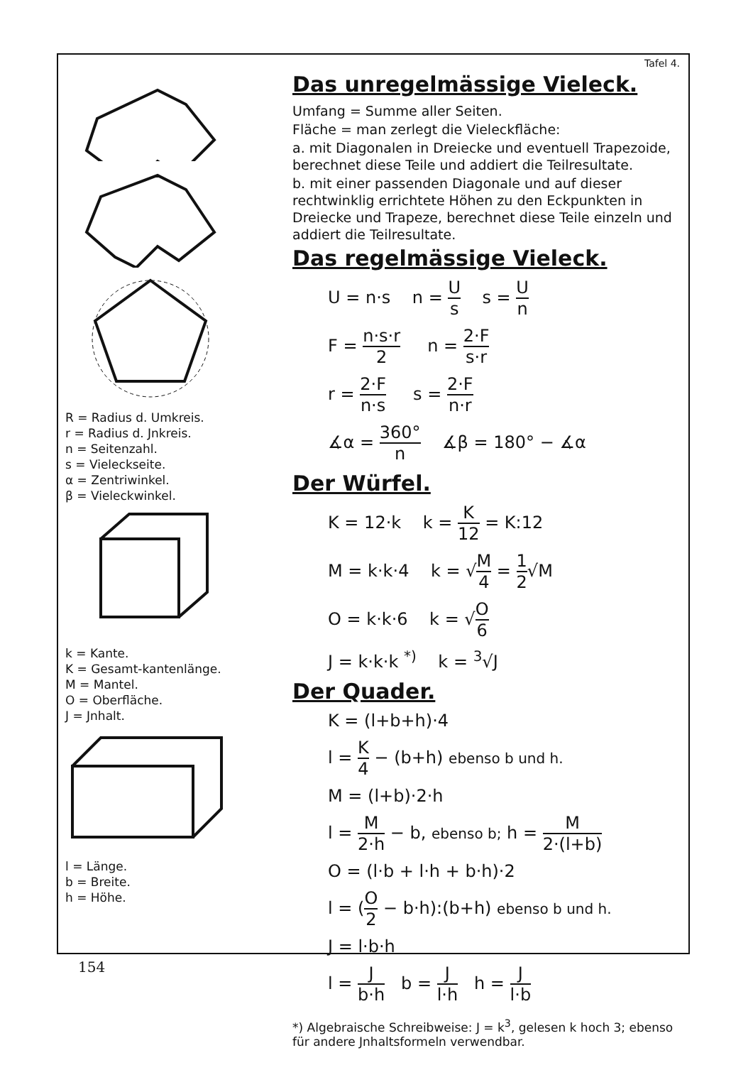R = Radius d. Umkreis.
r = Radius d. Jnkreis.
n = Seitenzahl.
s = Vieleckseite.
α = Zentriwinkel.
β = Vieleckwinkel.
k = Kante.
K = Gesamt-kantenlänge.
M = Mantel.
O = Oberfläche.
J = Jnhalt.
l = Länge.
b = Breite.
h = Höhe.
Tafel 4.
Das unregelmässige Vieleck.
Umfang = Summe aller Seiten.
Fläche = man zerlegt die Vieleckfläche:
a. mit Diagonalen in Dreiecke und eventuell Trapezoide, berechnet diese Teile und addiert die Teilresultate.
b. mit einer passenden Diagonale und auf dieser rechtwinklig errichtete Höhen zu den Eckpunkten in Dreiecke und Trapeze, berechnet diese Teile einzeln und addiert die Teilresultate.
Das regelmässige Vieleck.
U = n·s n = U s s = U n
F = n·s·r 2 n = 2·F s·r
r = 2·F n·s s = 2·F n·r
∡α = 360° n ∡β = 180° − ∡α
Der Würfel.
K = 12·k k = K 12 = K:12
M = k·k·4 k = √M 4 = 1 2√M
O = k·k·6 k = √O 6
J = k·k·k <sup>*)</sup> k = <sup>3</sup>√J
Der Quader.
K = (l+b+h)·4
l = K 4 − (b+h) ebenso b und h.
M = (l+b)·2·h
l = M 2·h − b, ebenso b; h = M 2·(l+b)
O = (l·b + l·h + b·h)·2
l = (O 2 − b·h):(b+h) ebenso b und h.
J = l·b·h
l = J b·h b = J l·h h = J l·b
*) Algebraische Schreibweise: J = k<sup>3</sup>, gelesen k hoch 3; ebenso für andere Jnhaltsformeln verwendbar.
154